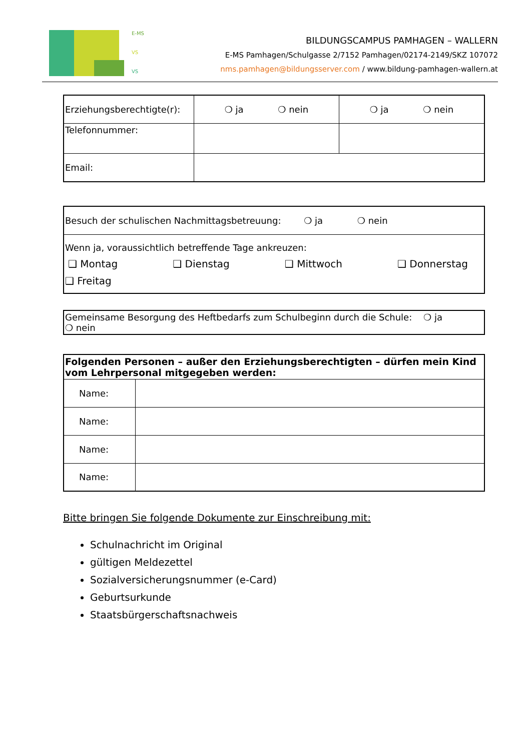E-MS
VS
VS
BILDUNGSCAMPUS PAMHAGEN – WALLERN
E-MS Pamhagen/Schulgasse 2/7152 Pamhagen/02174-2149/SKZ 107072
nms.pamhagen@bildungsserver.com / www.bildung-pamhagen-wallern.at
| Erziehungsberechtigte(r): | ❍ ja ❍ nein | ❍ ja ❍ nein |
| Telefonnummer: | | |
| Email: | | |
| Besuch der schulischen Nachmittagsbetreuung: ❍ ja ❍ nein |
| Wenn ja, voraussichtlich betreffende Tage ankreuzen: ❑ Montag ❑ Dienstag ❑ Mittwoch ❑ Donnerstag ❑ Freitag |
| Gemeinsame Besorgung des Heftbedarfs zum Schulbeginn durch die Schule: ❍ ja ❍ nein |
| Folgenden Personen – außer den Erziehungsberechtigten – dürfen mein Kind vom Lehrpersonal mitgegeben werden: | |
| Name: | |
| Name: | |
| Name: | |
| Name: | |
Bitte bringen Sie folgende Dokumente zur Einschreibung mit:
Schulnachricht im Original
gültigen Meldezettel
Sozialversicherungsnummer (e-Card)
Geburtsurkunde
Staatsbürgerschaftsnachweis